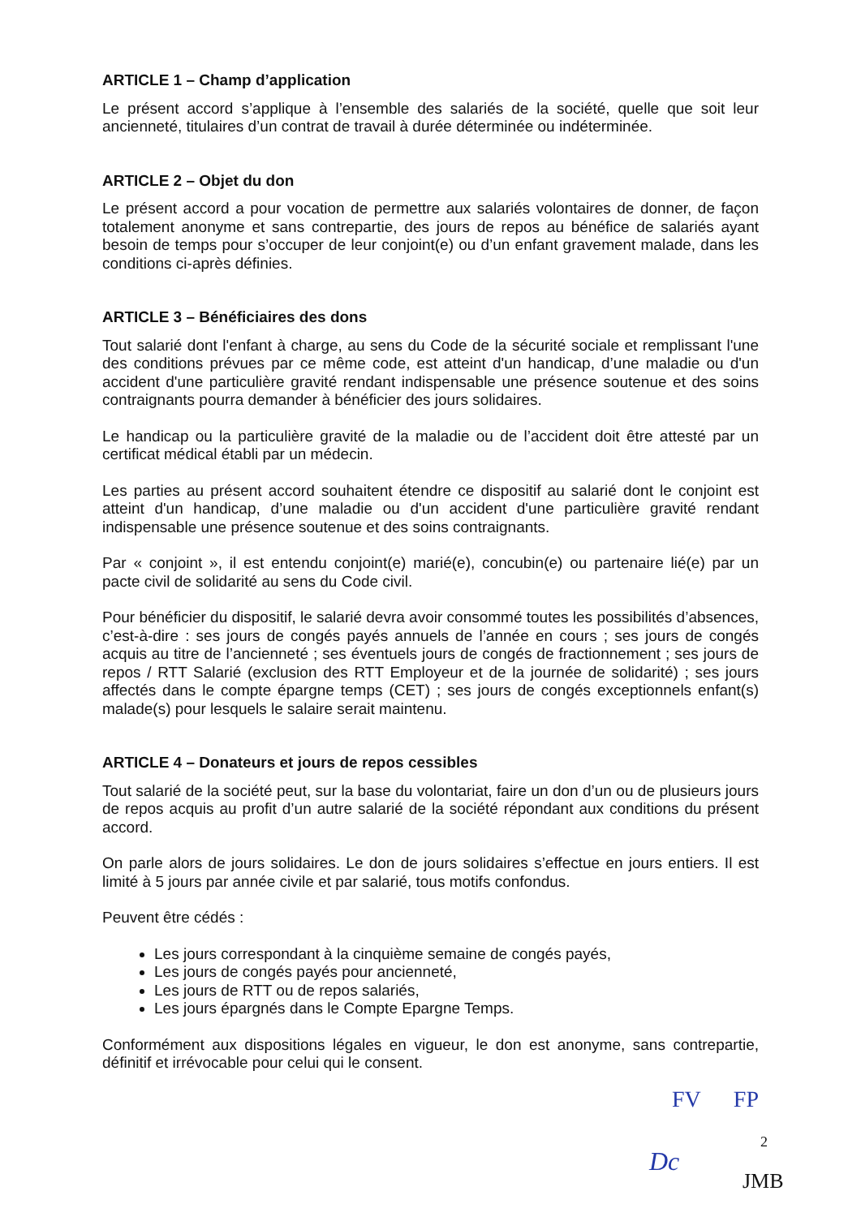ARTICLE 1 – Champ d’application
Le présent accord s’applique à l’ensemble des salariés de la société, quelle que soit leur ancienneté, titulaires d’un contrat de travail à durée déterminée ou indéterminée.
ARTICLE 2 – Objet du don
Le présent accord a pour vocation de permettre aux salariés volontaires de donner, de façon totalement anonyme et sans contrepartie, des jours de repos au bénéfice de salariés ayant besoin de temps pour s’occuper de leur conjoint(e) ou d’un enfant gravement malade, dans les conditions ci-après définies.
ARTICLE 3 – Bénéficiaires des dons
Tout salarié dont l'enfant à charge, au sens du Code de la sécurité sociale et remplissant l'une des conditions prévues par ce même code, est atteint d'un handicap, d’une maladie ou d'un accident d'une particulière gravité rendant indispensable une présence soutenue et des soins contraignants pourra demander à bénéficier des jours solidaires.
Le handicap ou la particulière gravité de la maladie ou de l’accident doit être attesté par un certificat médical établi par un médecin.
Les parties au présent accord souhaitent étendre ce dispositif au salarié dont le conjoint est atteint d'un handicap, d’une maladie ou d'un accident d'une particulière gravité rendant indispensable une présence soutenue et des soins contraignants.
Par « conjoint », il est entendu conjoint(e) marié(e), concubin(e) ou partenaire lié(e) par un pacte civil de solidarité au sens du Code civil.
Pour bénéficier du dispositif, le salarié devra avoir consommé toutes les possibilités d’absences, c’est-à-dire : ses jours de congés payés annuels de l’année en cours ; ses jours de congés acquis au titre de l’ancienneté ; ses éventuels jours de congés de fractionnement ; ses jours de repos / RTT Salarié (exclusion des RTT Employeur et de la journée de solidarité) ; ses jours affectés dans le compte épargne temps (CET) ; ses jours de congés exceptionnels enfant(s) malade(s) pour lesquels le salaire serait maintenu.
ARTICLE 4 – Donateurs et jours de repos cessibles
Tout salarié de la société peut, sur la base du volontariat, faire un don d’un ou de plusieurs jours de repos acquis au profit d’un autre salarié de la société répondant aux conditions du présent accord.
On parle alors de jours solidaires. Le don de jours solidaires s’effectue en jours entiers. Il est limité à 5 jours par année civile et par salarié, tous motifs confondus.
Peuvent être cédés :
Les jours correspondant à la cinquième semaine de congés payés,
Les jours de congés payés pour ancienneté,
Les jours de RTT ou de repos salariés,
Les jours épargnés dans le Compte Epargne Temps.
Conformément aux dispositions légales en vigueur, le don est anonyme, sans contrepartie, définitif et irrévocable pour celui qui le consent.
FV FP
2
Dc
JMB